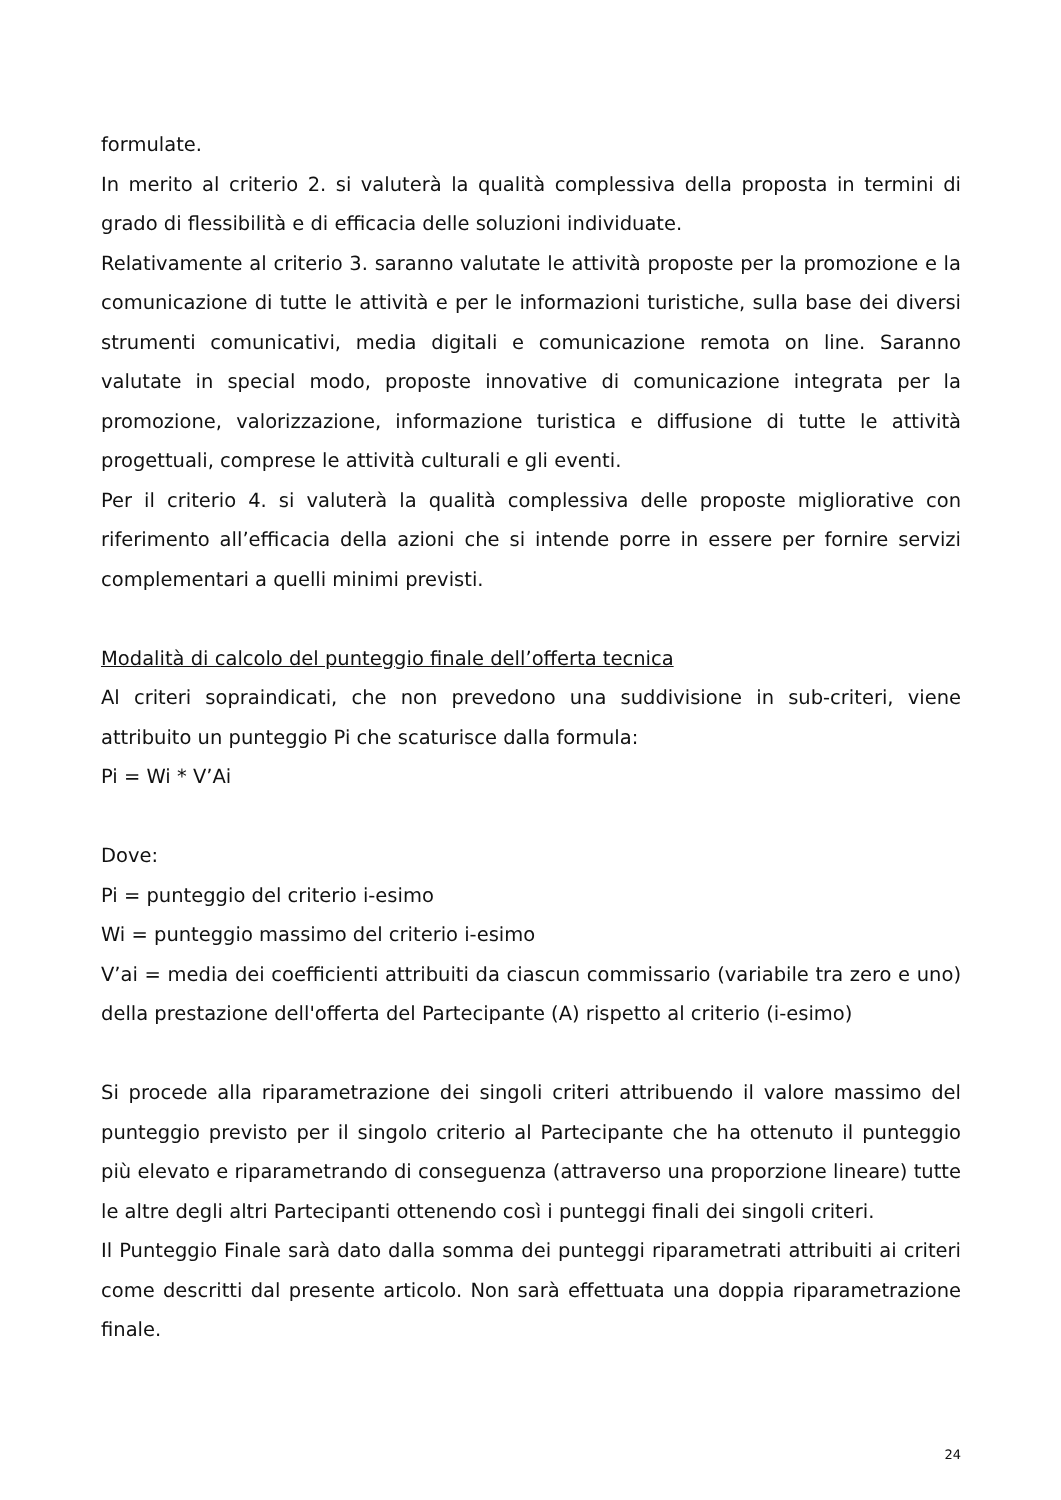formulate.
In merito al criterio 2. si valuterà la qualità complessiva della proposta in termini di grado di flessibilità e di efficacia delle soluzioni individuate.
Relativamente al criterio 3. saranno valutate le attività proposte per la promozione e la comunicazione di tutte le attività e per le informazioni turistiche, sulla base dei diversi strumenti comunicativi, media digitali e comunicazione remota on line. Saranno valutate in special modo, proposte innovative di comunicazione integrata per la promozione, valorizzazione, informazione turistica e diffusione di tutte le attività progettuali, comprese le attività culturali e gli eventi.
Per il criterio 4. si valuterà la qualità complessiva delle proposte migliorative con riferimento all’efficacia della azioni che si intende porre in essere per fornire servizi complementari a quelli minimi previsti.
Modalità di calcolo del punteggio finale dell’offerta tecnica
Al criteri sopraindicati, che non prevedono una suddivisione in sub-criteri, viene attribuito un punteggio Pi che scaturisce dalla formula:
Pi = Wi * V’Ai
Dove:
Pi = punteggio del criterio i-esimo
Wi = punteggio massimo del criterio i-esimo
V’ai = media dei coefficienti attribuiti da ciascun commissario (variabile tra zero e uno) della prestazione dell'offerta del Partecipante (A) rispetto al criterio (i-esimo)
Si procede alla riparametrazione dei singoli criteri attribuendo il valore massimo del punteggio previsto per il singolo criterio al Partecipante che ha ottenuto il punteggio più elevato e riparametrando di conseguenza (attraverso una proporzione lineare) tutte le altre degli altri Partecipanti ottenendo così i punteggi finali dei singoli criteri.
Il Punteggio Finale sarà dato dalla somma dei punteggi riparametrati attribuiti ai criteri come descritti dal presente articolo. Non sarà effettuata una doppia riparametrazione finale.
24